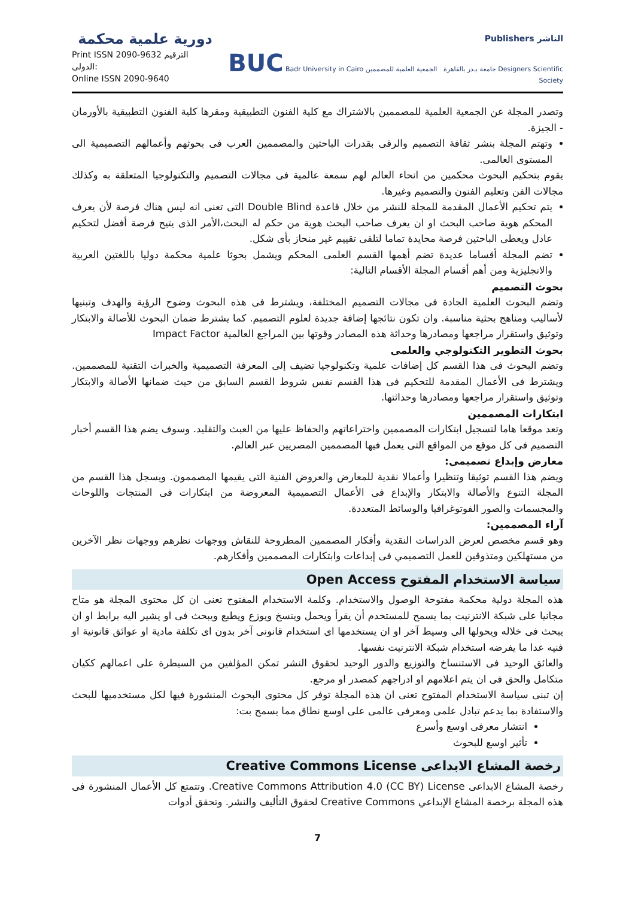دورية علمية محكمة
Print ISSN 2090-9632 الترقيم الدولى:
Online ISSN 2090-9640
Publishers الناشر
BUC Badr University in Cairo جامعة بـدر بالقاهرة الجمعية العلمية للمصممين Designers Scientific Society
وتصدر المجلة عن الجمعية العلمية للمصممين بالاشتراك مع كلية الفنون التطبيقية ومقرها كلية الفنون التطبيقية بالأورمان - الجيزة.
وتهتم المجلة بنشر ثقافة التصميم والرقى بقدرات الباحثين والمصممين العرب فى بحوثهم وأعمالهم التصميمية الى المستوى العالمى.
يقوم بتحكيم البحوث محكمين من انحاء العالم لهم سمعة عالمية فى مجالات التصميم والتكنولوجيا المتعلقة به وكذلك مجالات الفن وتعليم الفنون والتصميم وغيرها.
يتم تحكيم الأعمال المقدمة للمجلة للنشر من خلال قاعدة Double Blind التى تعنى انه ليس هناك فرصة لأن يعرف المحكم هوية صاحب البحث او ان يعرف صاحب البحث هوية من حكم له البحث،الأمر الذى يتيح فرصة أفضل لتحكيم عادل ويعطى الباحثين فرصة محايدة تماما لتلقى تقييم غير منحاز بأى شكل.
تضم المجلة أقساما عديدة تضم أهمها القسم العلمى المحكم ويشمل بحوثا علمية محكمة دوليا باللغتين العربية والانجليزية ومن أهم أقسام المجلة الأقسام التالية:
بحوث التصميم
وتضم البحوث العلمية الجادة فى مجالات التصميم المختلفة، ويشترط فى هذه البحوث وضوح الرؤية والهدف وتبنيها لأساليب ومناهج بحثية مناسبة. وان تكون نتائجها إضافة جديدة لعلوم التصميم. كما يشترط ضمان البحوث للأصالة والابتكار وتوثيق واستقرار مراجعها ومصادرها وحداثة هذه المصادر وقوتها بين المراجع العالمية Impact Factor
بحوث التطوير التكنولوجي والعلمى
وتضم البحوث فى هذا القسم كل إضافات علمية وتكنولوجيا تضيف إلى المعرفة التصميمية والخبرات التقنية للمصممين. ويشترط فى الأعمال المقدمة للتحكيم فى هذا القسم نفس شروط القسم السابق من حيث ضمانها الأصالة والابتكار وتوثيق واستقرار مراجعها ومصادرها وحداثتها.
ابتكارات المصممين
وتعد موقعا هاما لتسجيل ابتكارات المصممين واختراعاتهم والحفاظ عليها من العبث والتقليد. وسوف يضم هذا القسم أخبار التصميم فى كل موقع من المواقع التى يعمل فيها المصممين المصريين عبر العالم.
معارض وإبداع تصميمى:
ويضم هذا القسم توثيقا وتنظيرا وأعمالا نقدية للمعارض والعروض الفنية التى يقيمها المصممون. ويسجل هذا القسم من المجلة التنوع والأصالة والابتكار والإبداع فى الأعمال التصميمية المعروضة من ابتكارات فى المنتجات واللوحات والمجسمات والصور الفوتوغرافيا والوسائط المتعددة.
آراء المصممين:
وهو قسم مخصص لعرض الدراسات النقدية وأفكار المصممين المطروحة للنقاش ووجهات نظرهم ووجهات نظر الآخرين من مستهلكين ومتذوقين للعمل التصميمي فى إبداعات وابتكارات المصممين وأفكارهم.
سياسة الاستخدام المفتوح Open Access
هذه المجلة دولية محكمة مفتوحة الوصول والاستخدام. وكلمة الاستخدام المفتوح تعنى ان كل محتوى المجلة هو متاح مجانيا على شبكة الانترنيت بما يسمح للمستخدم أن يقرأ ويحمل وينسخ ويوزع ويطبع ويبحث فى او يشير اليه برابط او ان يبحث فى خلاله ويحولها الى وسيط آخر او ان يستخدمها اى استخدام قانونى آخر بدون اى تكلفة مادية او عوائق قانونية او فنيه عدا ما يفرضه استخدام شبكة الانترنيت نفسها.
والعائق الوحيد فى الاستنساخ والتوزيع والدور الوحيد لحقوق النشر تمكن المؤلفين من السيطرة على اعمالهم ككيان متكامل والحق فى ان يتم اعلامهم او ادراجهم كمصدر او مرجع.
إن تبنى سياسة الاستخدام المفتوح تعنى ان هذه المجلة توفر كل محتوى البحوث المنشورة فيها لكل مستخدميها للبحث والاستفادة بما يدعم تبادل علمى ومعرفى عالمى على اوسع نطاق مما يسمح بت:
انتشار معرفى اوسع وأسرع
تأثير اوسع للبحوث
رخصة المشاع الابداعى Creative Commons License
رخصة المشاع الابداعى Creative Commons Attribution 4.0 (CC BY) License. وتتمتع كل الأعمال المنشورة فى هذه المجلة برخصة المشاع الإبداعي Creative Commons لحقوق التأليف والنشر. وتحقق أدوات
7